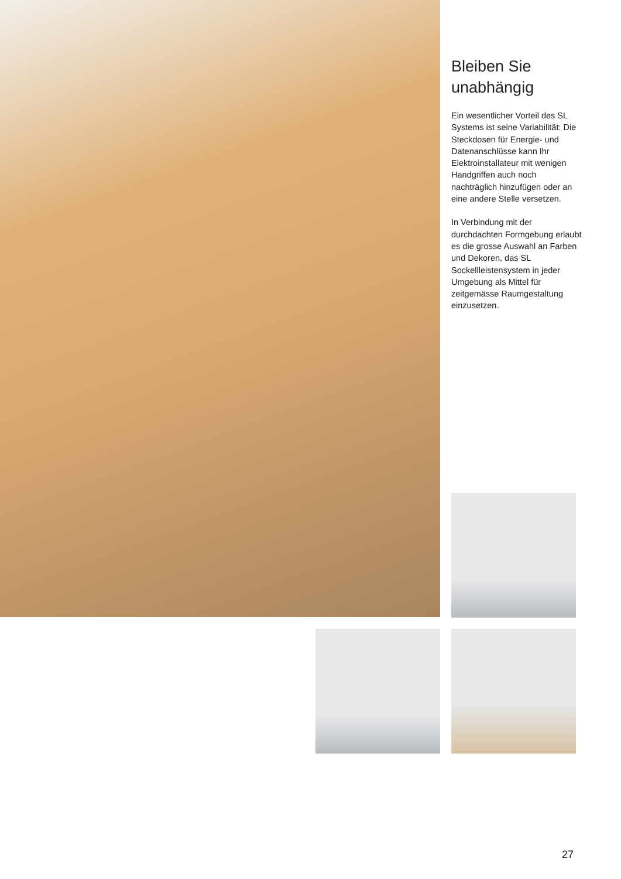Bleiben Sie unabhängig
Ein wesentlicher Vorteil des SL Systems ist seine Variabilität: Die Steckdosen für Energie- und Datenanschlüsse kann Ihr Elektroinstallateur mit wenigen Handgriffen auch noch nachträglich hinzufügen oder an eine andere Stelle versetzen.
In Verbindung mit der durchdachten Formgebung erlaubt es die grosse Auswahl an Farben und Dekoren, das SL Sockellleistensystem in jeder Umgebung als Mittel für zeitgemässe Raumgestaltung einzusetzen.
27